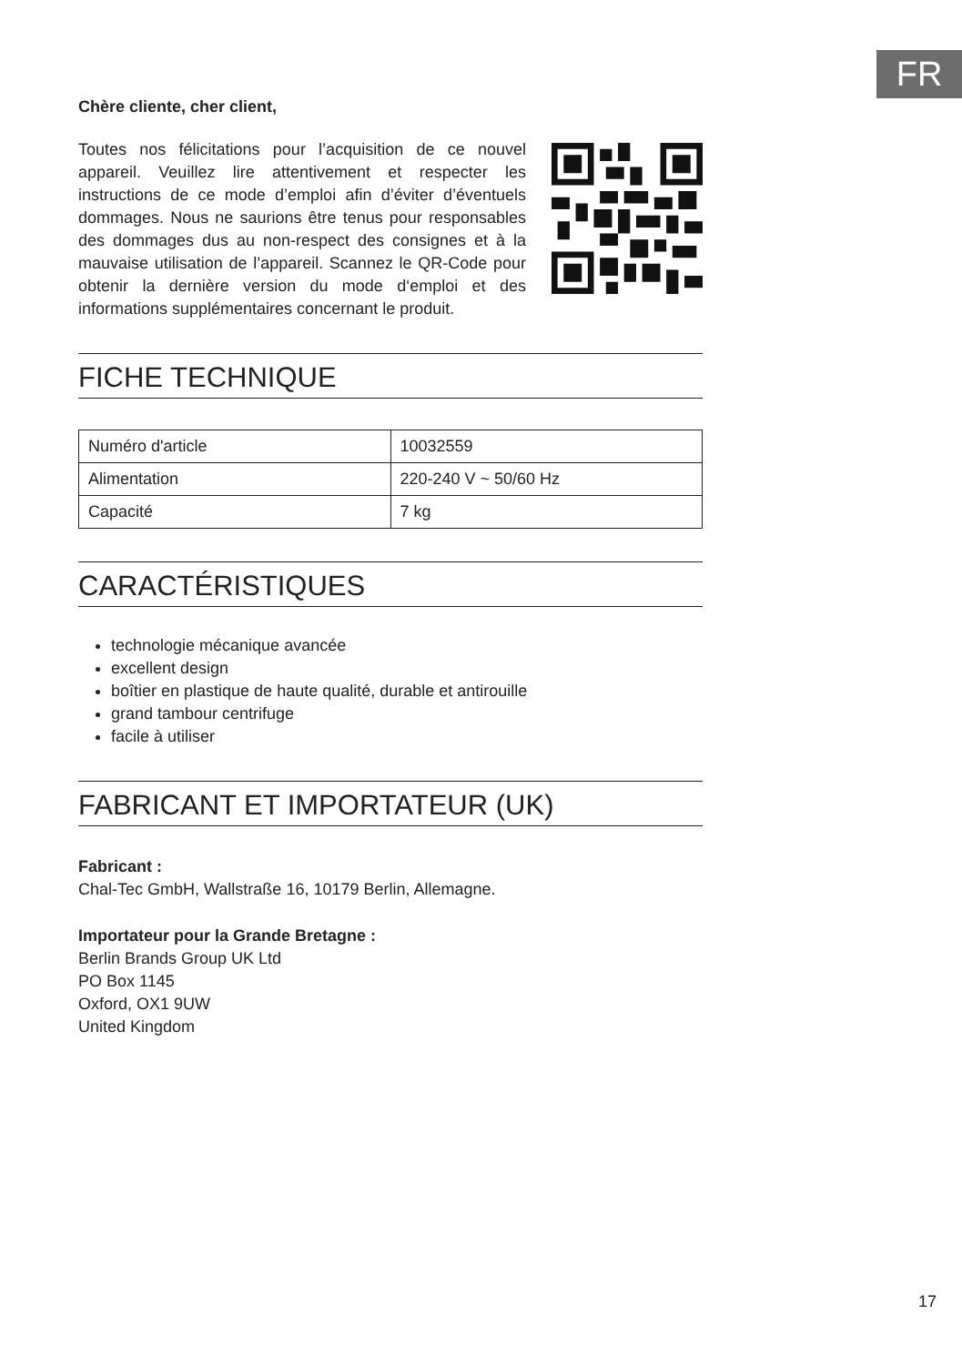FR
Chère cliente, cher client,
Toutes nos félicitations pour l’acquisition de ce nouvel appareil. Veuillez lire attentivement et respecter les instructions de ce mode d’emploi afin d’éviter d’éventuels dommages. Nous ne saurions être tenus pour responsables des dommages dus au non-respect des consignes et à la mauvaise utilisation de l’appareil. Scannez le QR-Code pour obtenir la dernière version du mode d‘emploi et des informations supplémentaires concernant le produit.
FICHE TECHNIQUE
| Numéro d'article | 10032559 |
| Alimentation | 220-240 V ~ 50/60 Hz |
| Capacité | 7 kg |
CARACTÉRISTIQUES
technologie mécanique avancée
excellent design
boîtier en plastique de haute qualité, durable et antirouille
grand tambour centrifuge
facile à utiliser
FABRICANT ET IMPORTATEUR (UK)
Fabricant :
Chal-Tec GmbH, Wallstraße 16, 10179 Berlin, Allemagne.
Importateur pour la Grande Bretagne :
Berlin Brands Group UK Ltd
PO Box 1145
Oxford, OX1 9UW
United Kingdom
17